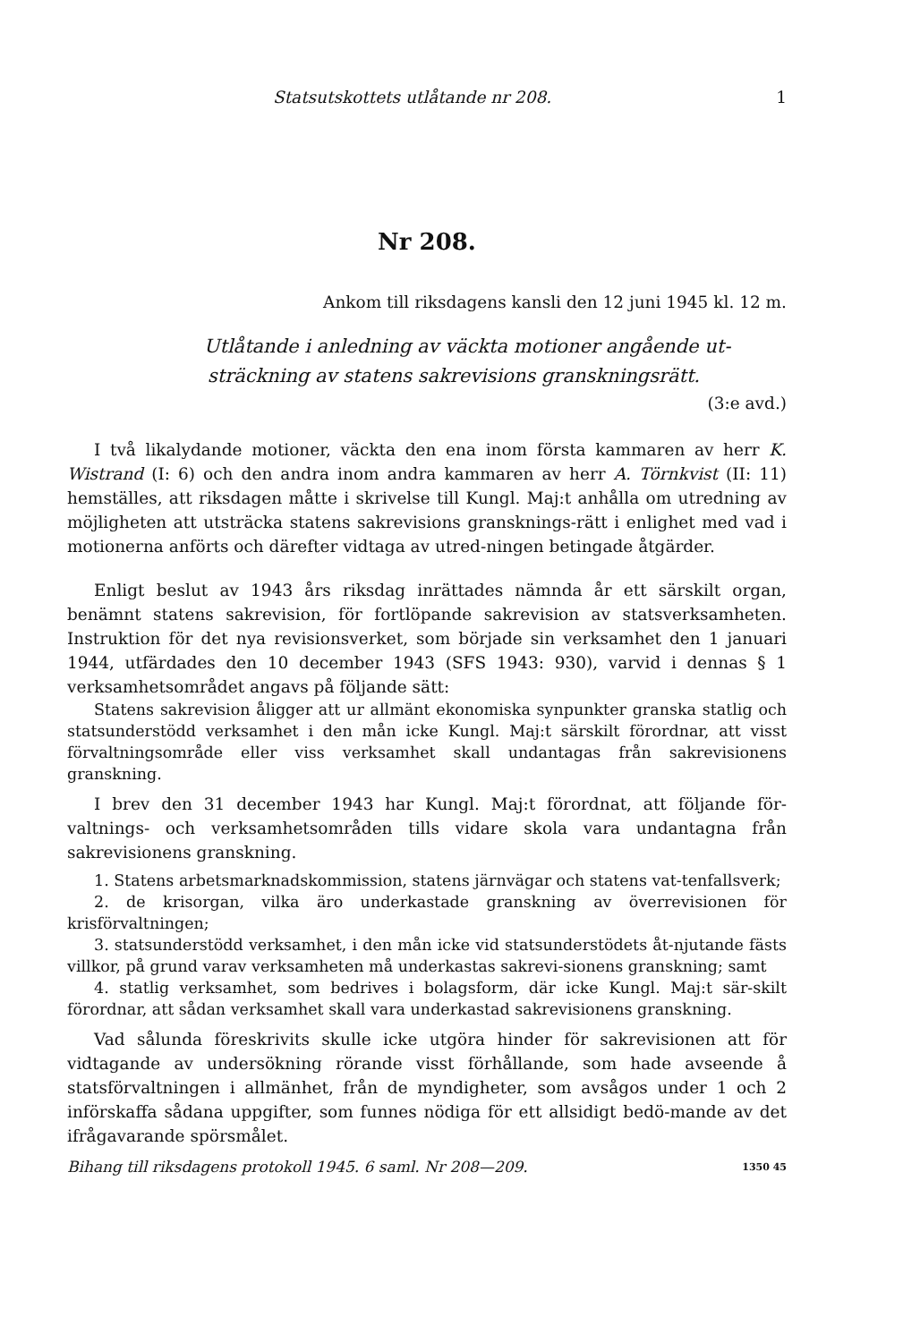Statsutskottets utlåtande nr 208. 1
Nr 208.
Ankom till riksdagens kansli den 12 juni 1945 kl. 12 m.
Utlåtande i anledning av väckta motioner angående ut-
sträckning av statens sakrevisions granskningsrätt.
(3:e avd.)
I två likalydande motioner, väckta den ena inom första kammaren av herr K. Wistrand (I: 6) och den andra inom andra kammaren av herr A. Törnkvist (II: 11) hemställes, att riksdagen måtte i skrivelse till Kungl. Maj:t anhålla om utredning av möjligheten att utsträcka statens sakrevisions gransknings-rätt i enlighet med vad i motionerna anförts och därefter vidtaga av utred-ningen betingade åtgärder.
Enligt beslut av 1943 års riksdag inrättades nämnda år ett särskilt organ, benämnt statens sakrevision, för fortlöpande sakrevision av statsverksamheten. Instruktion för det nya revisionsverket, som började sin verksamhet den 1 januari 1944, utfärdades den 10 december 1943 (SFS 1943: 930), varvid i dennas § 1 verksamhetsområdet angavs på följande sätt:
Statens sakrevision åligger att ur allmänt ekonomiska synpunkter granska statlig och statsunderstödd verksamhet i den mån icke Kungl. Maj:t särskilt förordnar, att visst förvaltningsområde eller viss verksamhet skall undantagas från sakrevisionens granskning.
I brev den 31 december 1943 har Kungl. Maj:t förordnat, att följande för-valtnings- och verksamhetsområden tills vidare skola vara undantagna från sakrevisionens granskning.
1. Statens arbetsmarknadskommission, statens järnvägar och statens vat-tenfallsverk;
2. de krisorgan, vilka äro underkastade granskning av överrevisionen för krisförvaltningen;
3. statsunderstödd verksamhet, i den mån icke vid statsunderstödets åt-njutande fästs villkor, på grund varav verksamheten må underkastas sakrevi-sionens granskning; samt
4. statlig verksamhet, som bedrives i bolagsform, där icke Kungl. Maj:t sär-skilt förordnar, att sådan verksamhet skall vara underkastad sakrevisionens granskning.
Vad sålunda föreskrivits skulle icke utgöra hinder för sakrevisionen att för vidtagande av undersökning rörande visst förhållande, som hade avseende å statsförvaltningen i allmänhet, från de myndigheter, som avsågos under 1 och 2 införskaffa sådana uppgifter, som funnes nödiga för ett allsidigt bedö-mande av det ifrågavarande spörsmålet.
Bihang till riksdagens protokoll 1945. 6 saml. Nr 208—209. 1350 45